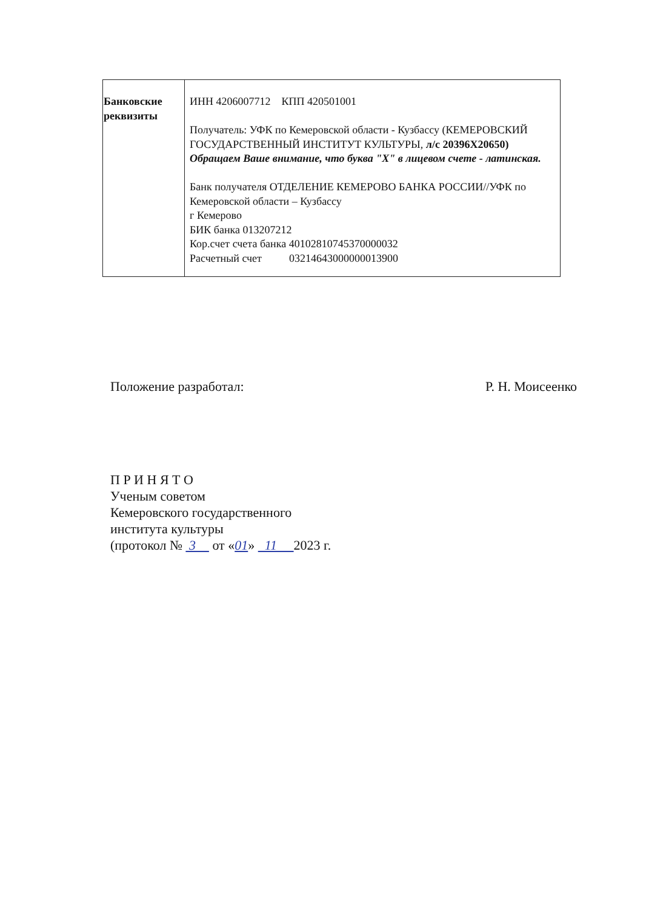| Банковские реквизиты | ИНН 4206007712 КПП 420501001 Получатель: УФК по Кемеровской области - Кузбассу (КЕМЕРОВСКИЙ ГОСУДАРСТВЕННЫЙ ИНСТИТУТ КУЛЬТУРЫ, л/с 20396Х20650) Обращаем Ваше внимание, что буква "Х" в лицевом счете - латинская. Банк получателя ОТДЕЛЕНИЕ КЕМЕРОВО БАНКА РОССИИ//УФК по Кемеровской области – Кузбассу г Кемерово БИК банка 013207212 Кор.счет счета банка 40102810745370000032 Расчетный счет 03214643000000013900 |
Положение разработал: Р. Н. Моисеенко
П Р И Н Я Т О
Ученым советом
Кемеровского государственного
института культуры
(протокол № 3 от «01» 11 2023 г.